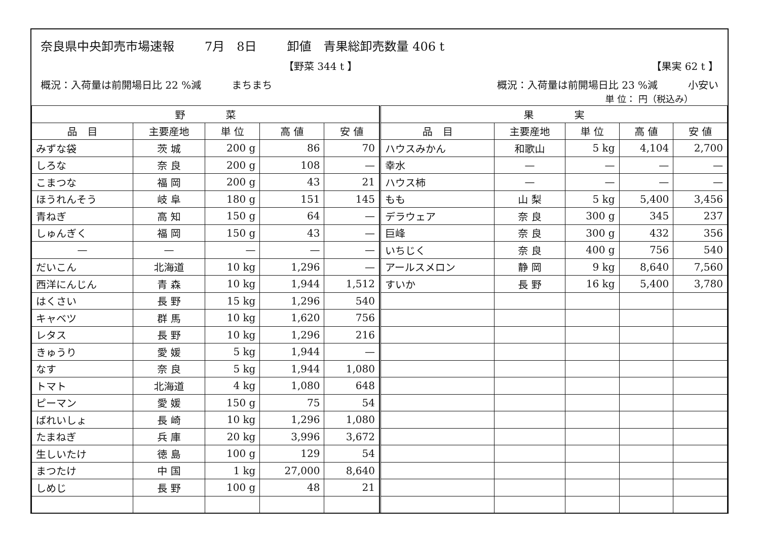奈良県中央卸売市場速報 7月　8日 卸値　青果総卸売数量 406 t
【野菜 344 t 】 【果実 62 t 】
概況：入荷量は前開場日比 22 %減　　　まちまち 概況：入荷量は前開場日比 23 %減　　　小安い
単 位： 円（税込み）
| 野 菜 | | | | |
| --- | --- | --- | --- | --- |
| 品 目 | 主要産地 | 単 位 | 高 値 | 安 値 |
| みずな袋 | 茨 城 | 200 g | 86 | 70 |
| しろな | 奈 良 | 200 g | 108 | — |
| こまつな | 福 岡 | 200 g | 43 | 21 |
| ほうれんそう | 岐 阜 | 180 g | 151 | 145 |
| 青ねぎ | 高 知 | 150 g | 64 | — |
| しゅんぎく | 福 岡 | 150 g | 43 | — |
| — | — | — | — | — |
| だいこん | 北海道 | 10 kg | 1,296 | — |
| 西洋にんじん | 青 森 | 10 kg | 1,944 | 1,512 |
| はくさい | 長 野 | 15 kg | 1,296 | 540 |
| キャベツ | 群 馬 | 10 kg | 1,620 | 756 |
| レタス | 長 野 | 10 kg | 1,296 | 216 |
| きゅうり | 愛 媛 | 5 kg | 1,944 | — |
| なす | 奈 良 | 5 kg | 1,944 | 1,080 |
| トマト | 北海道 | 4 kg | 1,080 | 648 |
| ピーマン | 愛 媛 | 150 g | 75 | 54 |
| ばれいしょ | 長 崎 | 10 kg | 1,296 | 1,080 |
| たまねぎ | 兵 庫 | 20 kg | 3,996 | 3,672 |
| 生しいたけ | 徳 島 | 100 g | 129 | 54 |
| まつたけ | 中 国 | 1 kg | 27,000 | 8,640 |
| しめじ | 長 野 | 100 g | 48 | 21 |
| 果 実 | | | | |
| --- | --- | --- | --- | --- |
| 品 目 | 主要産地 | 単 位 | 高 値 | 安 値 |
| ハウスみかん | 和歌山 | 5 kg | 4,104 | 2,700 |
| 幸水 | — | — | — | — |
| ハウス柿 | — | — | — | — |
| もも | 山 梨 | 5 kg | 5,400 | 3,456 |
| デラウェア | 奈 良 | 300 g | 345 | 237 |
| 巨峰 | 奈 良 | 300 g | 432 | 356 |
| いちじく | 奈 良 | 400 g | 756 | 540 |
| アールスメロン | 静 岡 | 9 kg | 8,640 | 7,560 |
| すいか | 長 野 | 16 kg | 5,400 | 3,780 |